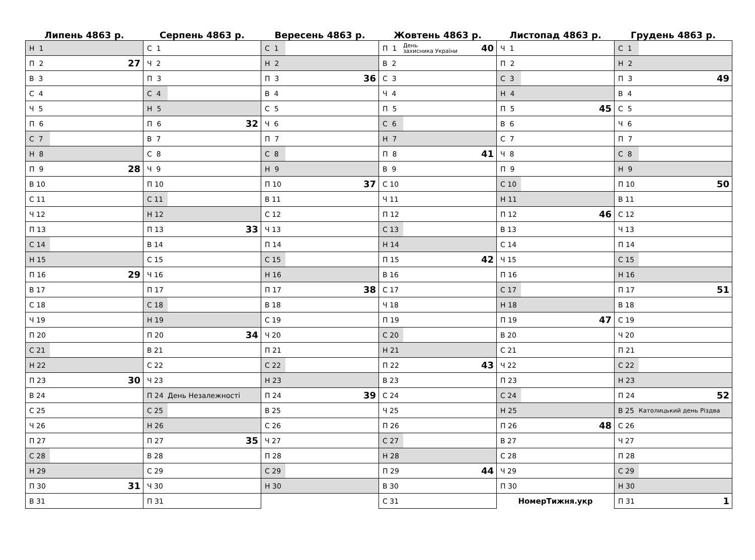| Липень 4863 р. | | Серпень 4863 р. | | Вересень 4863 р. | | Жовтень 4863 р. | | Листопад 4863 р. | | Грудень 4863 р. | |
| --- | --- | --- | --- | --- | --- | --- | --- | --- | --- | --- | --- |
| Н 1 | | С 1 | | С 1 | | П 1 | День захисника України 40 | Ч 1 | | С 1 | |
| П 2 | 27 | Ч 2 | | Н 2 | | В 2 | | П 2 | | Н 2 | |
| В 3 | | П 3 | | П 3 | 36 | С 3 | | С 3 | | П 3 | 49 |
| С 4 | | С 4 | | В 4 | | Ч 4 | | Н 4 | | В 4 | |
| Ч 5 | | Н 5 | | С 5 | | П 5 | | П 5 | 45 | С 5 | |
| П 6 | | П 6 | 32 | Ч 6 | | С 6 | | В 6 | | Ч 6 | |
| С 7 | | В 7 | | П 7 | | Н 7 | | С 7 | | П 7 | |
| Н 8 | | С 8 | | С 8 | | П 8 | 41 | Ч 8 | | С 8 | |
| П 9 | 28 | Ч 9 | | Н 9 | | В 9 | | П 9 | | Н 9 | |
| В 10 | | П 10 | | П 10 | 37 | С 10 | | С 10 | | П 10 | 50 |
| С 11 | | С 11 | | В 11 | | Ч 11 | | Н 11 | | В 11 | |
| Ч 12 | | Н 12 | | С 12 | | П 12 | | П 12 | 46 | С 12 | |
| П 13 | | П 13 | 33 | Ч 13 | | С 13 | | В 13 | | Ч 13 | |
| С 14 | | В 14 | | П 14 | | Н 14 | | С 14 | | П 14 | |
| Н 15 | | С 15 | | С 15 | | П 15 | 42 | Ч 15 | | С 15 | |
| П 16 | 29 | Ч 16 | | Н 16 | | В 16 | | П 16 | | Н 16 | |
| В 17 | | П 17 | | П 17 | 38 | С 17 | | С 17 | | П 17 | 51 |
| С 18 | | С 18 | | В 18 | | Ч 18 | | Н 18 | | В 18 | |
| Ч 19 | | Н 19 | | С 19 | | П 19 | | П 19 | 47 | С 19 | |
| П 20 | | П 20 | 34 | Ч 20 | | С 20 | | В 20 | | Ч 20 | |
| С 21 | | В 21 | | П 21 | | Н 21 | | С 21 | | П 21 | |
| Н 22 | | С 22 | | С 22 | | П 22 | 43 | Ч 22 | | С 22 | |
| П 23 | 30 | Ч 23 | | Н 23 | | В 23 | | П 23 | | Н 23 | |
| В 24 | | П 24 | День Незалежності | П 24 | 39 | С 24 | | С 24 | | П 24 | 52 |
| С 25 | | С 25 | | В 25 | | Ч 25 | | Н 25 | | В 25 | Католицький день Різдва |
| Ч 26 | | Н 26 | | С 26 | | П 26 | | П 26 | 48 | С 26 | |
| П 27 | | П 27 | 35 | Ч 27 | | С 27 | | В 27 | | Ч 27 | |
| С 28 | | В 28 | | П 28 | | Н 28 | | С 28 | | П 28 | |
| Н 29 | | С 29 | | С 29 | | П 29 | 44 | Ч 29 | | С 29 | |
| П 30 | 31 | Ч 30 | | Н 30 | | В 30 | | П 30 | | Н 30 | |
| В 31 | | П 31 | | | | С 31 | | НомерТижня.укр | | П 31 | 1 |